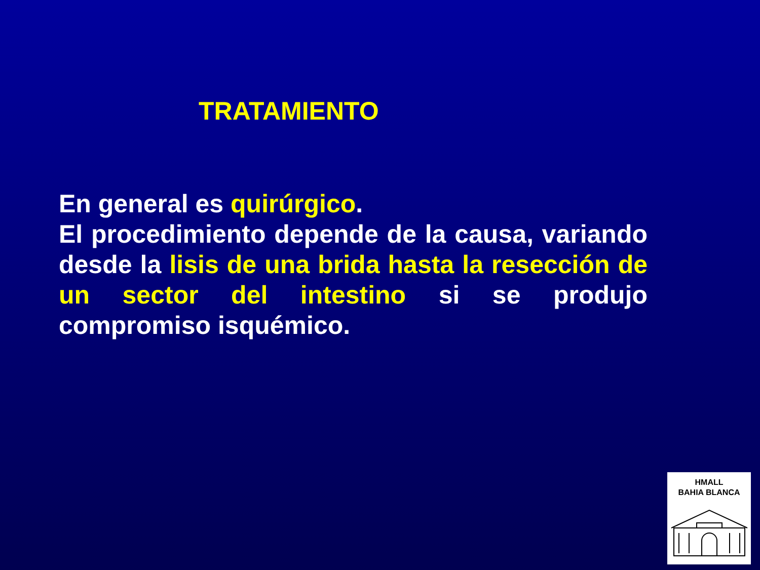TRATAMIENTO
En general es quirúrgico.
El procedimiento depende de la causa, variando desde la lisis de una brida hasta la resección de un sector del intestino si se produjo compromiso isquémico.
HMALL
BAHIA BLANCA